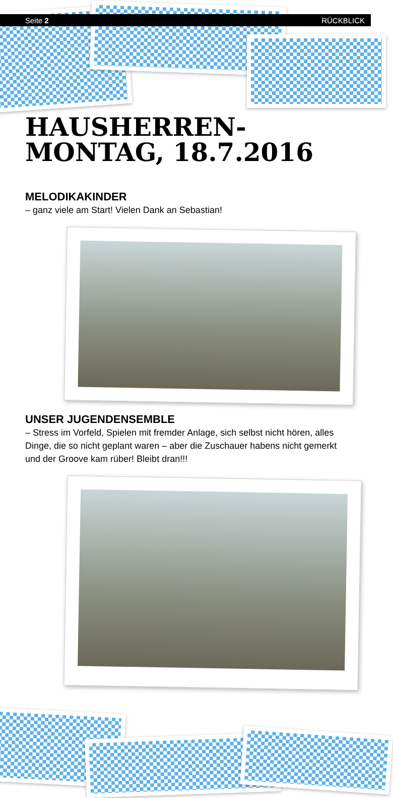Seite 2 RÜCKBLICK
HAUSHERREN-
MONTAG, 18.7.2016
MELODIKAKINDER
– ganz viele am Start! Vielen Dank an Sebastian!
UNSER JUGENDENSEMBLE
– Stress im Vorfeld, Spielen mit fremder Anlage, sich selbst nicht hören, alles Dinge, die so nicht geplant waren – aber die Zuschauer habens nicht gemerkt und der Groove kam rüber! Bleibt dran!!!